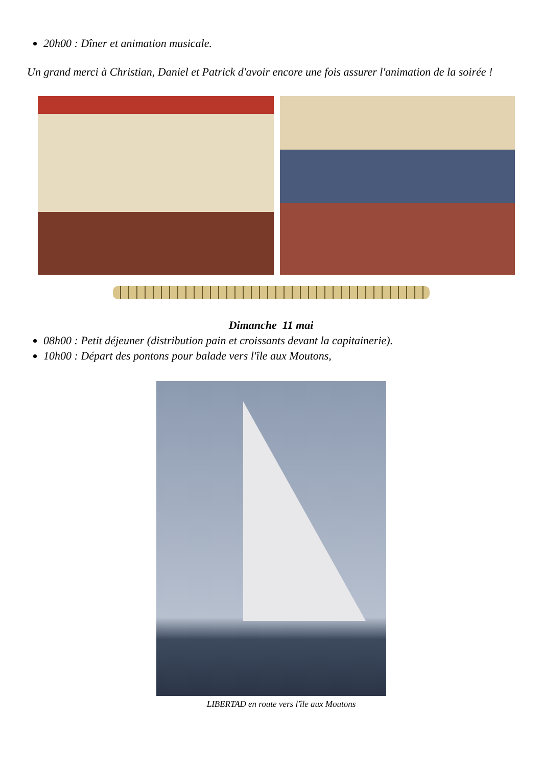20h00 : Dîner et animation musicale.
Un grand merci à Christian, Daniel et Patrick d'avoir encore une fois assurer l'animation de la soirée !
Dimanche 11 mai
08h00 : Petit déjeuner (distribution pain et croissants devant la capitainerie).
10h00 : Départ des pontons pour balade vers l'île aux Moutons,
LIBERTAD en route vers l'île aux Moutons